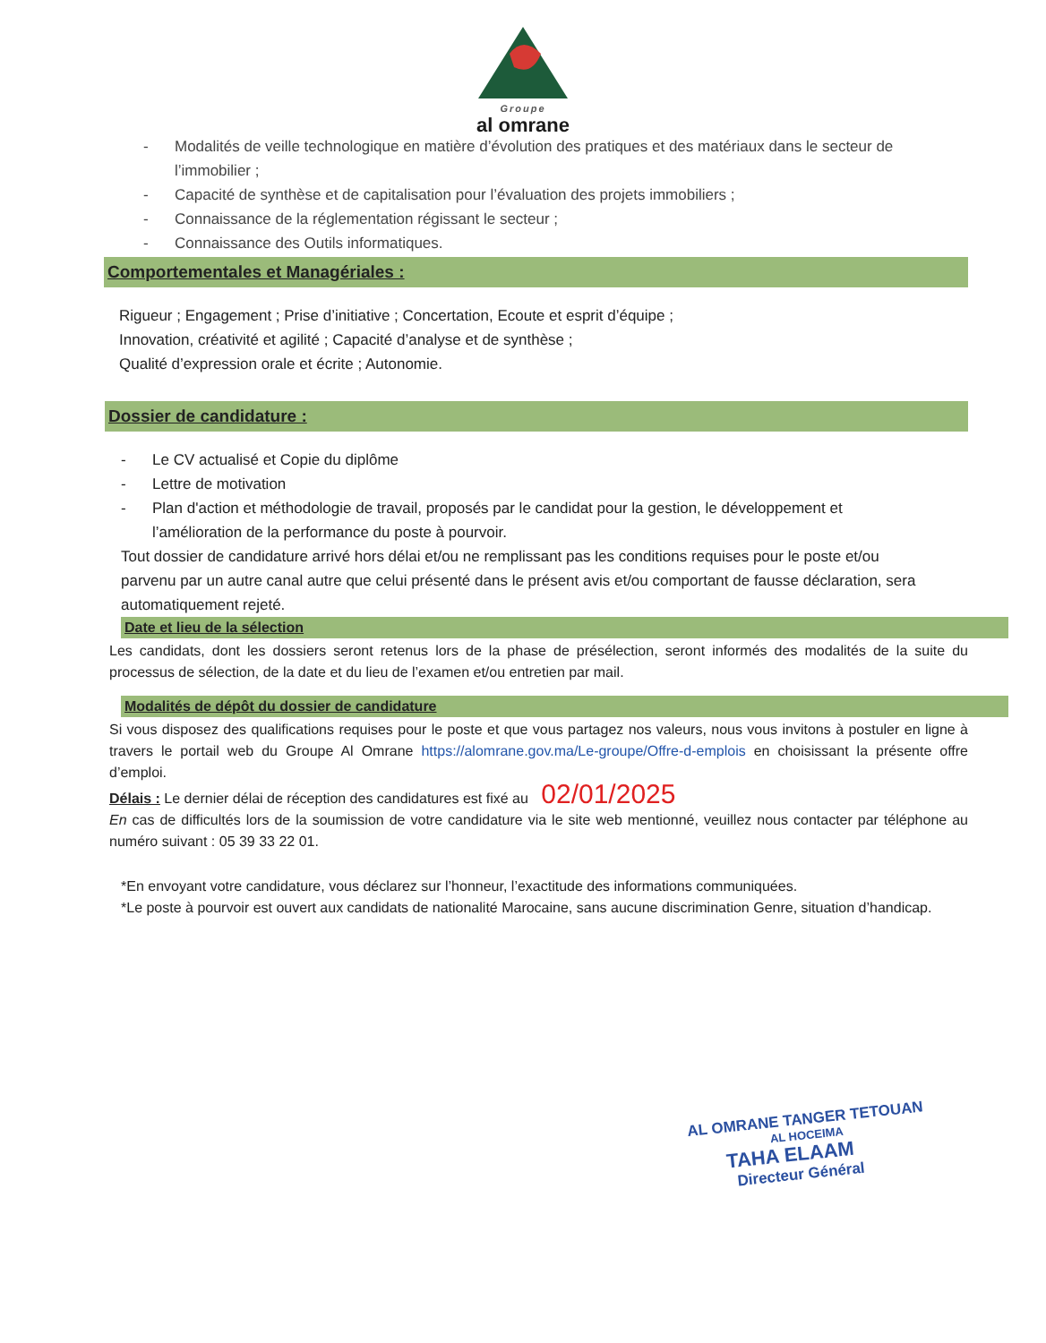Groupe
al omrane
- Modalités de veille technologique en matière d’évolution des pratiques et des matériaux dans le secteur de l’immobilier ;
- Capacité de synthèse et de capitalisation pour l’évaluation des projets immobiliers ;
- Connaissance de la réglementation régissant le secteur ;
- Connaissance des Outils informatiques.
Comportementales et Managériales :
Rigueur ; Engagement ; Prise d’initiative ; Concertation, Ecoute et esprit d’équipe ;
Innovation, créativité et agilité ; Capacité d’analyse et de synthèse ;
Qualité d’expression orale et écrite ; Autonomie.
Dossier de candidature :
- Le CV actualisé et Copie du diplôme
- Lettre de motivation
- Plan d'action et méthodologie de travail, proposés par le candidat pour la gestion, le développement et l’amélioration de la performance du poste à pourvoir.
Tout dossier de candidature arrivé hors délai et/ou ne remplissant pas les conditions requises pour le poste et/ou parvenu par un autre canal autre que celui présenté dans le présent avis et/ou comportant de fausse déclaration, sera automatiquement rejeté.
Date et lieu de la sélection
Les candidats, dont les dossiers seront retenus lors de la phase de présélection, seront informés des modalités de la suite du processus de sélection, de la date et du lieu de l’examen et/ou entretien par mail.
Modalités de dépôt du dossier de candidature
Si vous disposez des qualifications requises pour le poste et que vous partagez nos valeurs, nous vous invitons à postuler en ligne à travers le portail web du Groupe Al Omrane https://alomrane.gov.ma/Le-groupe/Offre-d-emplois en choisissant la présente offre d’emploi.
Délais : Le dernier délai de réception des candidatures est fixé au 02/01/2025
En cas de difficultés lors de la soumission de votre candidature via le site web mentionné, veuillez nous contacter par téléphone au numéro suivant : 05 39 33 22 01.
*En envoyant votre candidature, vous déclarez sur l’honneur, l’exactitude des informations communiquées.
*Le poste à pourvoir est ouvert aux candidats de nationalité Marocaine, sans aucune discrimination Genre, situation d’handicap.
AL OMRANE TANGER TETOUAN
AL HOCEIMA
TAHA ELAAM
Directeur Général